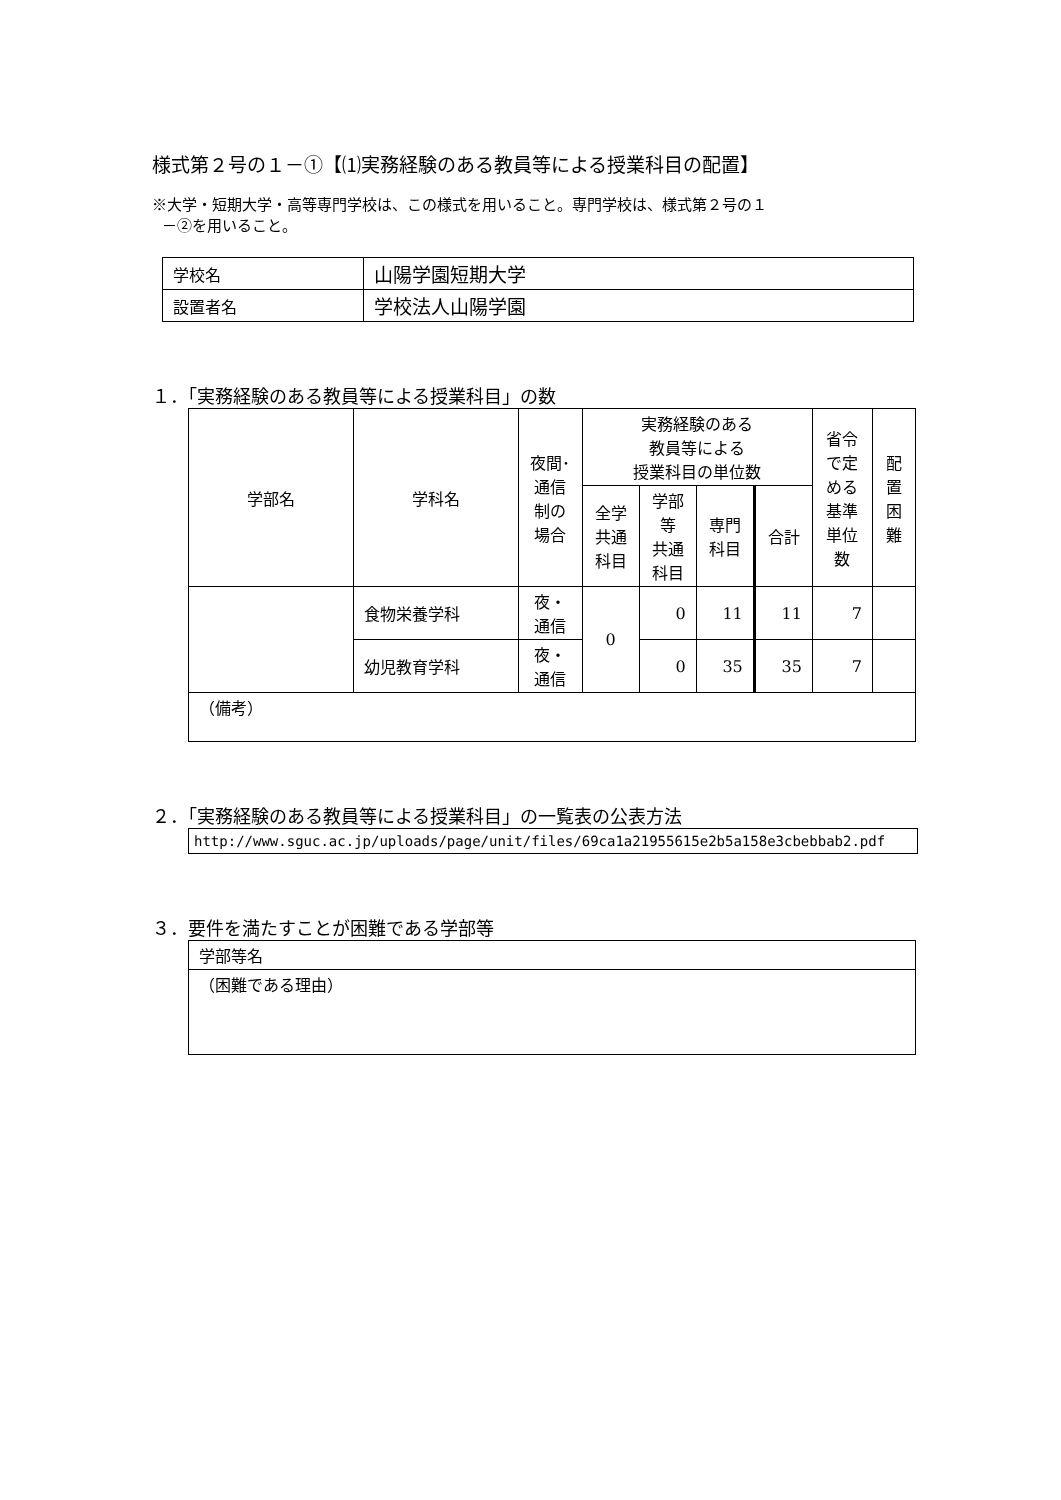様式第２号の１－①【⑴実務経験のある教員等による授業科目の配置】
※大学・短期大学・高等専門学校は、この様式を用いること。専門学校は、様式第２号の１
－②を用いること。
| 学校名 | 山陽学園短期大学 |
| 設置者名 | 学校法人山陽学園 |
１．「実務経験のある教員等による授業科目」の数
| 学部名 | 学科名 | 夜間･ 通信 制の 場合 | 実務経験のある 教員等による 授業科目の単位数 | | | | 省令 で定 める 基準 単位 数 | 配 置 困 難 |
| --- | --- | --- | --- | --- | --- | --- | --- | --- |
| | | | 全学 共通 科目 | 学部 等 共通 科目 | 専門 科目 | 合計 | | |
| | 食物栄養学科 | 夜・ 通信 | 0 | 0 | 11 | 11 | 7 | |
| | 幼児教育学科 | 夜・ 通信 | | 0 | 35 | 35 | 7 | |
| （備考） | | | | | | | | |
２．「実務経験のある教員等による授業科目」の一覧表の公表方法
http://www.sguc.ac.jp/uploads/page/unit/files/69ca1a21955615e2b5a158e3cbebbab2.pdf
３．要件を満たすことが困難である学部等
| 学部等名 |
| （困難である理由） |